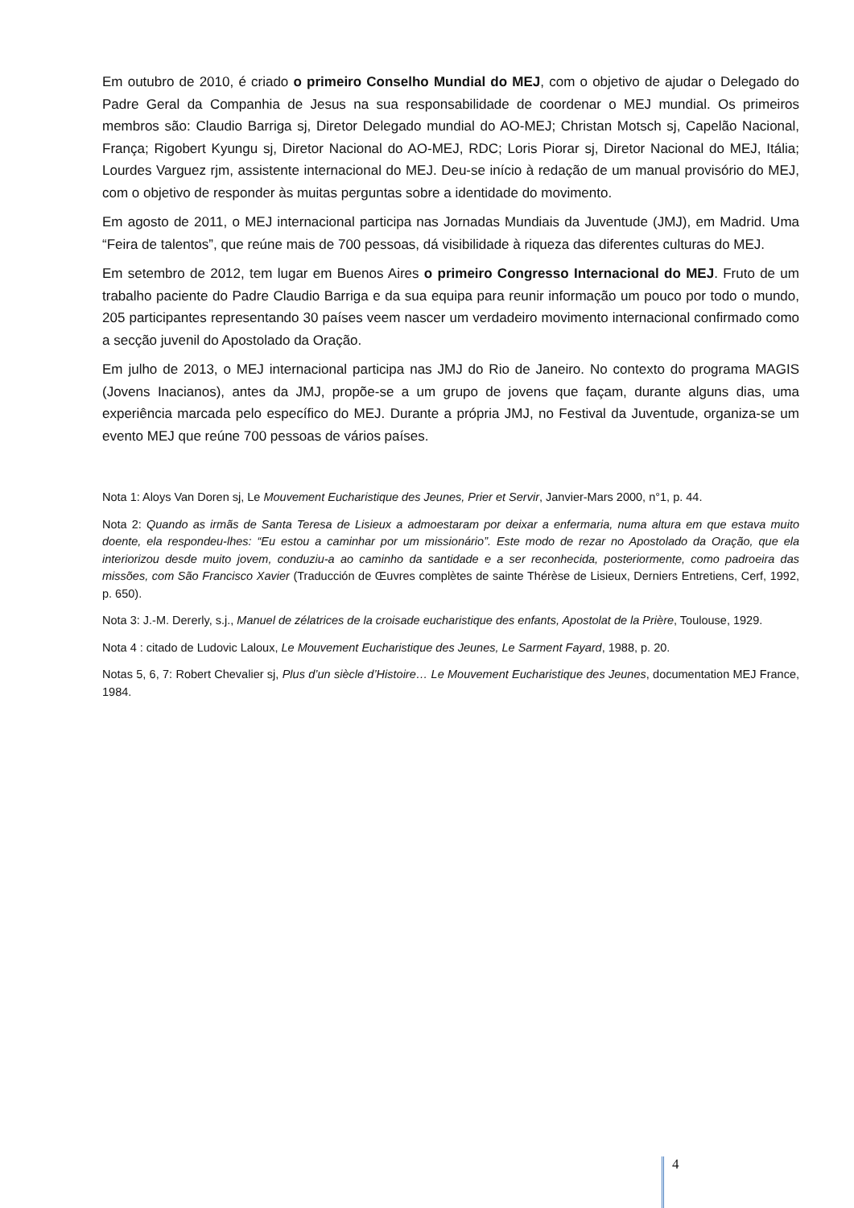Em outubro de 2010, é criado o primeiro Conselho Mundial do MEJ, com o objetivo de ajudar o Delegado do Padre Geral da Companhia de Jesus na sua responsabilidade de coordenar o MEJ mundial. Os primeiros membros são: Claudio Barriga sj, Diretor Delegado mundial do AO-MEJ; Christan Motsch sj, Capelão Nacional, França; Rigobert Kyungu sj, Diretor Nacional do AO-MEJ, RDC; Loris Piorar sj, Diretor Nacional do MEJ, Itália; Lourdes Varguez rjm, assistente internacional do MEJ. Deu-se início à redação de um manual provisório do MEJ, com o objetivo de responder às muitas perguntas sobre a identidade do movimento.
Em agosto de 2011, o MEJ internacional participa nas Jornadas Mundiais da Juventude (JMJ), em Madrid. Uma “Feira de talentos”, que reúne mais de 700 pessoas, dá visibilidade à riqueza das diferentes culturas do MEJ.
Em setembro de 2012, tem lugar em Buenos Aires o primeiro Congresso Internacional do MEJ. Fruto de um trabalho paciente do Padre Claudio Barriga e da sua equipa para reunir informação um pouco por todo o mundo, 205 participantes representando 30 países veem nascer um verdadeiro movimento internacional confirmado como a secção juvenil do Apostolado da Oração.
Em julho de 2013, o MEJ internacional participa nas JMJ do Rio de Janeiro. No contexto do programa MAGIS (Jovens Inacianos), antes da JMJ, propõe-se a um grupo de jovens que façam, durante alguns dias, uma experiência marcada pelo específico do MEJ. Durante a própria JMJ, no Festival da Juventude, organiza-se um evento MEJ que reúne 700 pessoas de vários países.
Nota 1: Aloys Van Doren sj, Le Mouvement Eucharistique des Jeunes, Prier et Servir, Janvier-Mars 2000, n°1, p. 44.
Nota 2: Quando as irmãs de Santa Teresa de Lisieux a admoestaram por deixar a enfermaria, numa altura em que estava muito doente, ela respondeu-lhes: “Eu estou a caminhar por um missionário”. Este modo de rezar no Apostolado da Oração, que ela interiorizou desde muito jovem, conduziu-a ao caminho da santidade e a ser reconhecida, posteriormente, como padroeira das missões, com São Francisco Xavier (Traducción de Œuvres complètes de sainte Thérèse de Lisieux, Derniers Entretiens, Cerf, 1992, p. 650).
Nota 3: J.-M. Dererly, s.j., Manuel de zélatrices de la croisade eucharistique des enfants, Apostolat de la Prière, Toulouse, 1929.
Nota 4 : citado de Ludovic Laloux, Le Mouvement Eucharistique des Jeunes, Le Sarment Fayard, 1988, p. 20.
Notas 5, 6, 7: Robert Chevalier sj, Plus d’un siècle d’Histoire… Le Mouvement Eucharistique des Jeunes, documentation MEJ France, 1984.
4